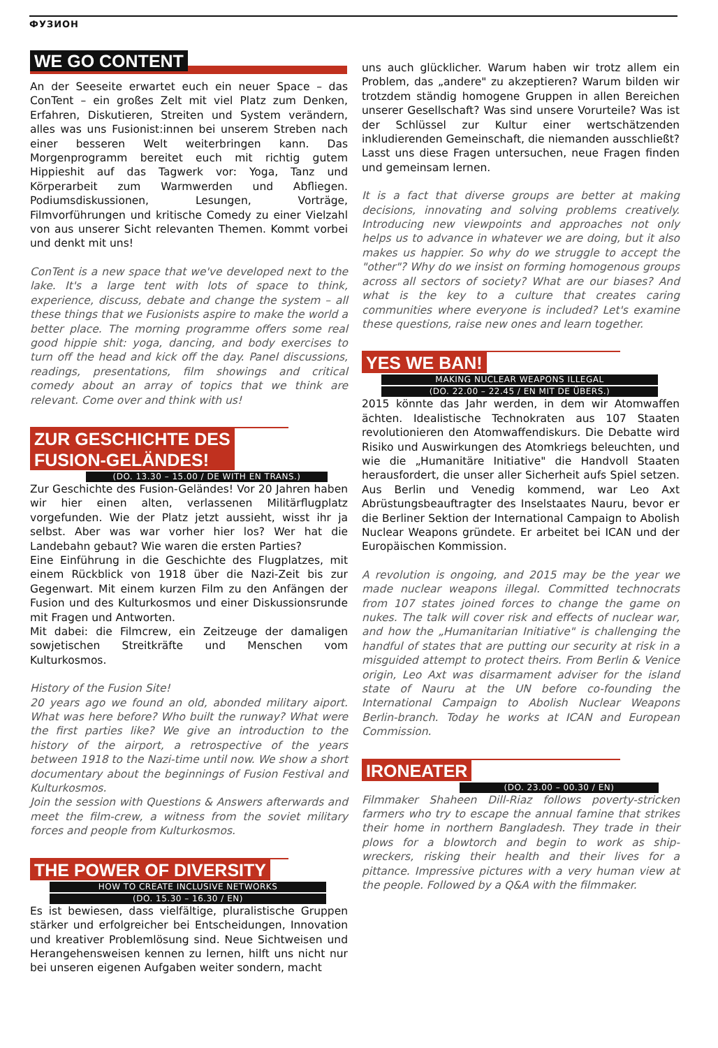ФУЗИОН
WE GO CONTENT
An der Seeseite erwartet euch ein neuer Space – das ConTent – ein großes Zelt mit viel Platz zum Denken, Erfahren, Diskutieren, Streiten und System verändern, alles was uns Fusionist:innen bei unserem Streben nach einer besseren Welt weiterbringen kann. Das Morgenprogramm bereitet euch mit richtig gutem Hippieshit auf das Tagwerk vor: Yoga, Tanz und Körperarbeit zum Warmwerden und Abfliegen. Podiumsdiskussionen, Lesungen, Vorträge, Filmvorführungen und kritische Comedy zu einer Vielzahl von aus unserer Sicht relevanten Themen. Kommt vorbei und denkt mit uns!
ConTent is a new space that we've developed next to the lake. It's a large tent with lots of space to think, experience, discuss, debate and change the system – all these things that we Fusionists aspire to make the world a better place. The morning programme offers some real good hippie shit: yoga, dancing, and body exercises to turn off the head and kick off the day. Panel discussions, readings, presentations, film showings and critical comedy about an array of topics that we think are relevant. Come over and think with us!
ZUR GESCHICHTE DES
FUSION-GELÄNDES!
(DO. 13.30 – 15.00 / DE WITH EN TRANS.)
Zur Geschichte des Fusion-Geländes! Vor 20 Jahren haben wir hier einen alten, verlassenen Militärflugplatz vorgefunden. Wie der Platz jetzt aussieht, wisst ihr ja selbst. Aber was war vorher hier los? Wer hat die Landebahn gebaut? Wie waren die ersten Parties?
Eine Einführung in die Geschichte des Flugplatzes, mit einem Rückblick von 1918 über die Nazi-Zeit bis zur Gegenwart. Mit einem kurzen Film zu den Anfängen der Fusion und des Kulturkosmos und einer Diskussionsrunde mit Fragen und Antworten.
Mit dabei: die Filmcrew, ein Zeitzeuge der damaligen sowjetischen Streitkräfte und Menschen vom Kulturkosmos.
History of the Fusion Site!
20 years ago we found an old, abonded military aiport. What was here before? Who built the runway? What were the first parties like? We give an introduction to the history of the airport, a retrospective of the years between 1918 to the Nazi-time until now. We show a short documentary about the beginnings of Fusion Festival and Kulturkosmos.
Join the session with Questions & Answers afterwards and meet the film-crew, a witness from the soviet military forces and people from Kulturkosmos.
THE POWER OF DIVERSITY
HOW TO CREATE INCLUSIVE NETWORKS
(DO. 15.30 – 16.30 / EN)
Es ist bewiesen, dass vielfältige, pluralistische Gruppen stärker und erfolgreicher bei Entscheidungen, Innovation und kreativer Problemlösung sind. Neue Sichtweisen und Herangehensweisen kennen zu lernen, hilft uns nicht nur bei unseren eigenen Aufgaben weiter sondern, macht
uns auch glücklicher. Warum haben wir trotz allem ein Problem, das „andere" zu akzeptieren? Warum bilden wir trotzdem ständig homogene Gruppen in allen Bereichen unserer Gesellschaft? Was sind unsere Vorurteile? Was ist der Schlüssel zur Kultur einer wertschätzenden inkludierenden Gemeinschaft, die niemanden ausschließt? Lasst uns diese Fragen untersuchen, neue Fragen finden und gemeinsam lernen.
It is a fact that diverse groups are better at making decisions, innovating and solving problems creatively. Introducing new viewpoints and approaches not only helps us to advance in whatever we are doing, but it also makes us happier. So why do we struggle to accept the "other"? Why do we insist on forming homogenous groups across all sectors of society? What are our biases? And what is the key to a culture that creates caring communities where everyone is included? Let's examine these questions, raise new ones and learn together.
YES WE BAN!
MAKING NUCLEAR WEAPONS ILLEGAL
(DO. 22.00 – 22.45 / EN MIT DE ÜBERS.)
2015 könnte das Jahr werden, in dem wir Atomwaffen ächten. Idealistische Technokraten aus 107 Staaten revolutionieren den Atomwaffendiskurs. Die Debatte wird Risiko und Auswirkungen des Atomkriegs beleuchten, und wie die „Humanitäre Initiative" die Handvoll Staaten herausfordert, die unser aller Sicherheit aufs Spiel setzen. Aus Berlin und Venedig kommend, war Leo Axt Abrüstungsbeauftragter des Inselstaates Nauru, bevor er die Berliner Sektion der International Campaign to Abolish Nuclear Weapons gründete. Er arbeitet bei ICAN und der Europäischen Kommission.
A revolution is ongoing, and 2015 may be the year we made nuclear weapons illegal. Committed technocrats from 107 states joined forces to change the game on nukes. The talk will cover risk and effects of nuclear war, and how the „Humanitarian Initiative" is challenging the handful of states that are putting our security at risk in a misguided attempt to protect theirs. From Berlin & Venice origin, Leo Axt was disarmament adviser for the island state of Nauru at the UN before co-founding the International Campaign to Abolish Nuclear Weapons Berlin-branch. Today he works at ICAN and European Commission.
IRONEATER
(DO. 23.00 – 00.30 / EN)
Filmmaker Shaheen Dill-Riaz follows poverty-stricken farmers who try to escape the annual famine that strikes their home in northern Bangladesh. They trade in their plows for a blowtorch and begin to work as ship- wreckers, risking their health and their lives for a pittance. Impressive pictures with a very human view at the people. Followed by a Q&A with the filmmaker.